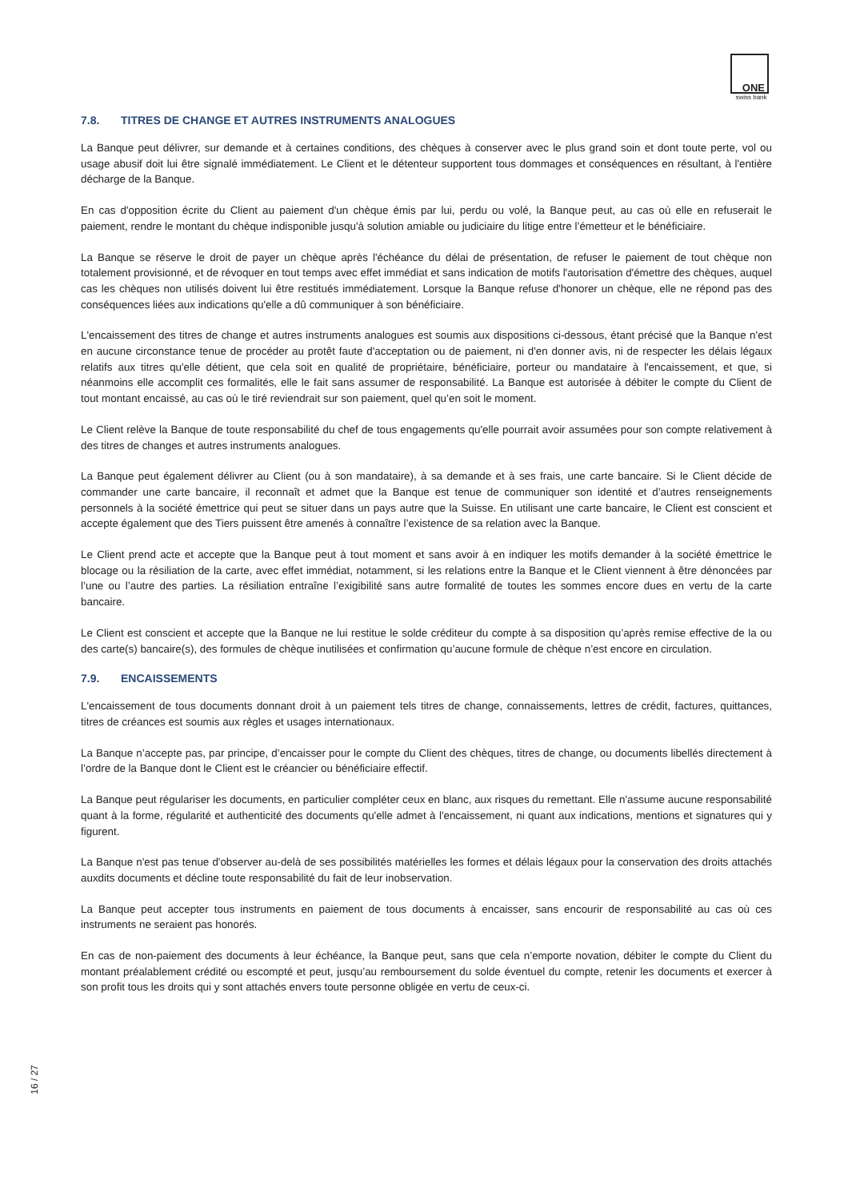ONE
swiss bank
7.8. TITRES DE CHANGE ET AUTRES INSTRUMENTS ANALOGUES
La Banque peut délivrer, sur demande et à certaines conditions, des chèques à conserver avec le plus grand soin et dont toute perte, vol ou usage abusif doit lui être signalé immédiatement. Le Client et le détenteur supportent tous dommages et conséquences en résultant, à l'entière décharge de la Banque.
En cas d'opposition écrite du Client au paiement d'un chèque émis par lui, perdu ou volé, la Banque peut, au cas où elle en refuserait le paiement, rendre le montant du chèque indisponible jusqu'à solution amiable ou judiciaire du litige entre l’émetteur et le bénéficiaire.
La Banque se réserve le droit de payer un chèque après l'échéance du délai de présentation, de refuser le paiement de tout chèque non totalement provisionné, et de révoquer en tout temps avec effet immédiat et sans indication de motifs l'autorisation d'émettre des chèques, auquel cas les chèques non utilisés doivent lui être restitués immédiatement. Lorsque la Banque refuse d'honorer un chèque, elle ne répond pas des conséquences liées aux indications qu'elle a dû communiquer à son bénéficiaire.
L'encaissement des titres de change et autres instruments analogues est soumis aux dispositions ci-dessous, étant précisé que la Banque n'est en aucune circonstance tenue de procéder au protêt faute d'acceptation ou de paiement, ni d'en donner avis, ni de respecter les délais légaux relatifs aux titres qu'elle détient, que cela soit en qualité de propriétaire, bénéficiaire, porteur ou mandataire à l'encaissement, et que, si néanmoins elle accomplit ces formalités, elle le fait sans assumer de responsabilité. La Banque est autorisée à débiter le compte du Client de tout montant encaissé, au cas où le tiré reviendrait sur son paiement, quel qu’en soit le moment.
Le Client relève la Banque de toute responsabilité du chef de tous engagements qu'elle pourrait avoir assumées pour son compte relativement à des titres de changes et autres instruments analogues.
La Banque peut également délivrer au Client (ou à son mandataire), à sa demande et à ses frais, une carte bancaire. Si le Client décide de commander une carte bancaire, il reconnaît et admet que la Banque est tenue de communiquer son identité et d’autres renseignements personnels à la société émettrice qui peut se situer dans un pays autre que la Suisse. En utilisant une carte bancaire, le Client est conscient et accepte également que des Tiers puissent être amenés à connaître l’existence de sa relation avec la Banque.
Le Client prend acte et accepte que la Banque peut à tout moment et sans avoir à en indiquer les motifs demander à la société émettrice le blocage ou la résiliation de la carte, avec effet immédiat, notamment, si les relations entre la Banque et le Client viennent à être dénoncées par l’une ou l’autre des parties. La résiliation entraîne l’exigibilité sans autre formalité de toutes les sommes encore dues en vertu de la carte bancaire.
Le Client est conscient et accepte que la Banque ne lui restitue le solde créditeur du compte à sa disposition qu’après remise effective de la ou des carte(s) bancaire(s), des formules de chèque inutilisées et confirmation qu’aucune formule de chèque n’est encore en circulation.
7.9. ENCAISSEMENTS
L'encaissement de tous documents donnant droit à un paiement tels titres de change, connaissements, lettres de crédit, factures, quittances, titres de créances est soumis aux règles et usages internationaux.
La Banque n’accepte pas, par principe, d’encaisser pour le compte du Client des chèques, titres de change, ou documents libellés directement à l’ordre de la Banque dont le Client est le créancier ou bénéficiaire effectif.
La Banque peut régulariser les documents, en particulier compléter ceux en blanc, aux risques du remettant. Elle n'assume aucune responsabilité quant à la forme, régularité et authenticité des documents qu'elle admet à l'encaissement, ni quant aux indications, mentions et signatures qui y figurent.
La Banque n'est pas tenue d'observer au-delà de ses possibilités matérielles les formes et délais légaux pour la conservation des droits attachés auxdits documents et décline toute responsabilité du fait de leur inobservation.
La Banque peut accepter tous instruments en paiement de tous documents à encaisser, sans encourir de responsabilité au cas où ces instruments ne seraient pas honorés.
En cas de non-paiement des documents à leur échéance, la Banque peut, sans que cela n’emporte novation, débiter le compte du Client du montant préalablement crédité ou escompté et peut, jusqu’au remboursement du solde éventuel du compte, retenir les documents et exercer à son profit tous les droits qui y sont attachés envers toute personne obligée en vertu de ceux-ci.
16 / 27